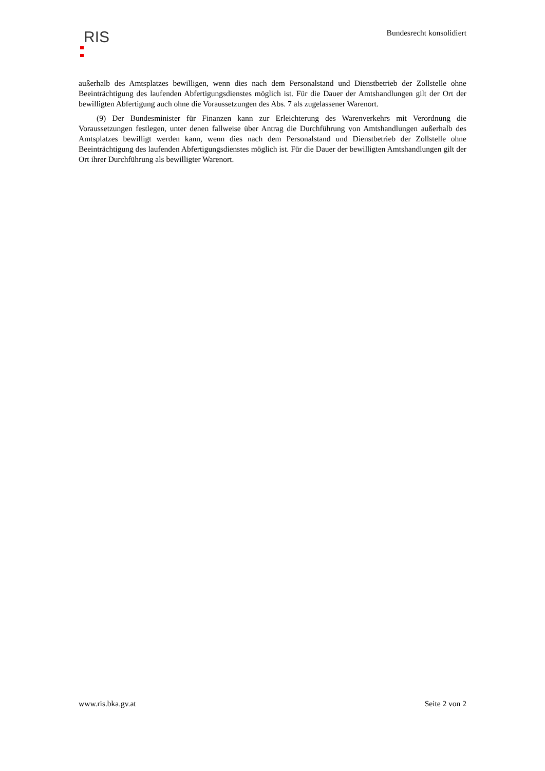RIS
Bundesrecht konsolidiert
außerhalb des Amtsplatzes bewilligen, wenn dies nach dem Personalstand und Dienstbetrieb der Zollstelle ohne Beeinträchtigung des laufenden Abfertigungsdienstes möglich ist. Für die Dauer der Amtshandlungen gilt der Ort der bewilligten Abfertigung auch ohne die Voraussetzungen des Abs. 7 als zugelassener Warenort.
(9) Der Bundesminister für Finanzen kann zur Erleichterung des Warenverkehrs mit Verordnung die Voraussetzungen festlegen, unter denen fallweise über Antrag die Durchführung von Amtshandlungen außerhalb des Amtsplatzes bewilligt werden kann, wenn dies nach dem Personalstand und Dienstbetrieb der Zollstelle ohne Beeinträchtigung des laufenden Abfertigungsdienstes möglich ist. Für die Dauer der bewilligten Amtshandlungen gilt der Ort ihrer Durchführung als bewilligter Warenort.
www.ris.bka.gv.at Seite 2 von 2